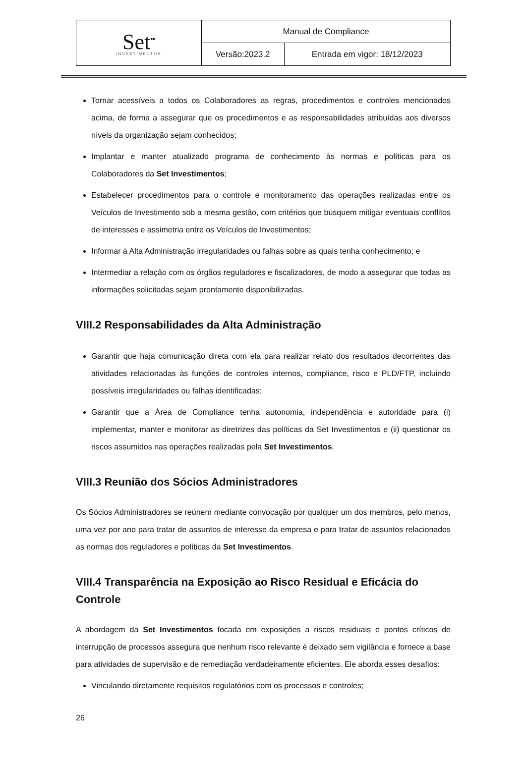| Set<sup>▪▪</sup> INVESTIMENTOS | Manual de Compliance | |
| | Versão:2023.2 | Entrada em vigor: 18/12/2023 |
Tornar acessíveis a todos os Colaboradores as regras, procedimentos e controles mencionados acima, de forma a assegurar que os procedimentos e as responsabilidades atribuídas aos diversos níveis da organização sejam conhecidos;
Implantar e manter atualizado programa de conhecimento às normas e políticas para os Colaboradores da Set Investimentos;
Estabelecer procedimentos para o controle e monitoramento das operações realizadas entre os Veículos de Investimento sob a mesma gestão, com critérios que busquem mitigar eventuais conflitos de interesses e assimetria entre os Veículos de Investimentos;
Informar à Alta Administração irregularidades ou falhas sobre as quais tenha conhecimento; e
Intermediar a relação com os órgãos reguladores e fiscalizadores, de modo a assegurar que todas as informações solicitadas sejam prontamente disponibilizadas.
VIII.2 Responsabilidades da Alta Administração
Garantir que haja comunicação direta com ela para realizar relato dos resultados decorrentes das atividades relacionadas às funções de controles internos, compliance, risco e PLD/FTP, incluindo possíveis irregularidades ou falhas identificadas;
Garantir que a Área de Compliance tenha autonomia, independência e autoridade para (i) implementar, manter e monitorar as diretrizes das políticas da Set Investimentos e (ii) questionar os riscos assumidos nas operações realizadas pela Set Investimentos.
VIII.3 Reunião dos Sócios Administradores
Os Sócios Administradores se reúnem mediante convocação por qualquer um dos membros, pelo menos, uma vez por ano para tratar de assuntos de interesse da empresa e para tratar de assuntos relacionados as normas dos reguladores e políticas da Set Investimentos.
VIII.4 Transparência na Exposição ao Risco Residual e Eficácia do Controle
A abordagem da Set Investimentos focada em exposições a riscos residuais e pontos críticos de interrupção de processos assegura que nenhum risco relevante é deixado sem vigilância e fornece a base para atividades de supervisão e de remediação verdadeiramente eficientes. Ele aborda esses desafios:
Vinculando diretamente requisitos regulatórios com os processos e controles;
26